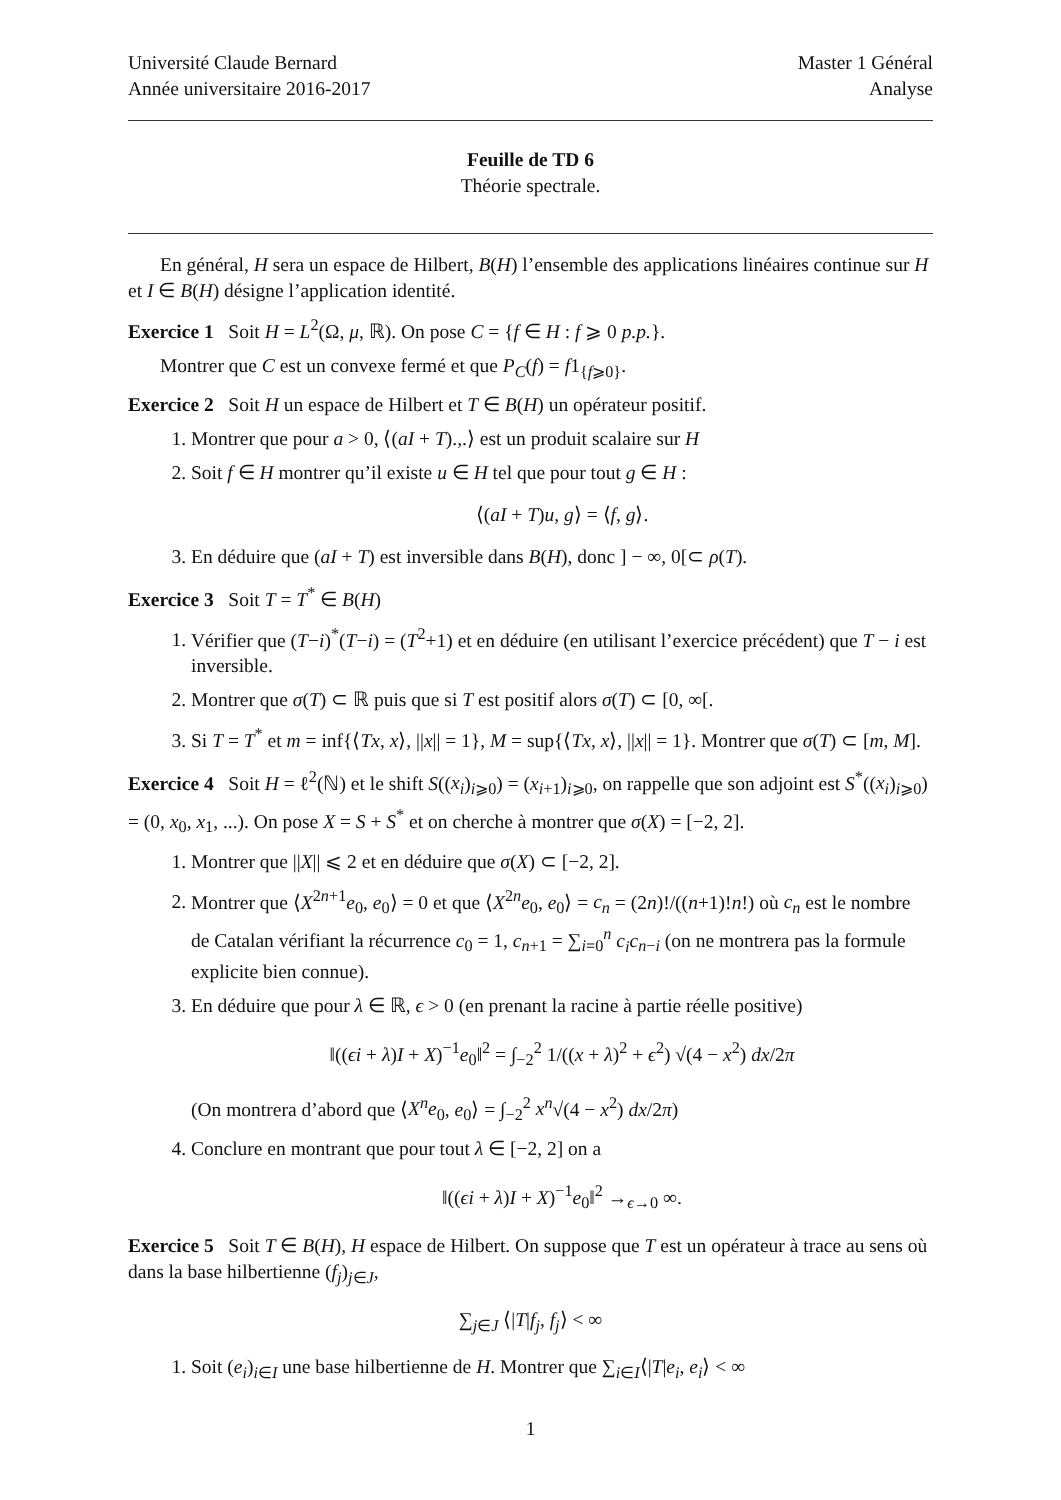Université Claude Bernard
Année universitaire 2016-2017
Master 1 Général
Analyse
Feuille de TD 6
Théorie spectrale.
En général, H sera un espace de Hilbert, B(H) l’ensemble des applications linéaires continue sur H et I ∈ B(H) désigne l’application identité.
Exercice 1 Soit H = L<sup>2</sup>(Ω, μ, ℝ). On pose C = {f ∈ H : f ⩾ 0 p.p.}.
Montrer que C est un convexe fermé et que P<sub>C</sub>(f) = f1<sub>{f⩾0}</sub>.
Exercice 2 Soit H un espace de Hilbert et T ∈ B(H) un opérateur positif.
1. Montrer que pour a > 0, ⟨(aI + T).,.⟩ est un produit scalaire sur H
2. Soit f ∈ H montrer qu’il existe u ∈ H tel que pour tout g ∈ H :
⟨(aI + T)u, g⟩ = ⟨f, g⟩.
3. En déduire que (aI + T) est inversible dans B(H), donc ] − ∞, 0[⊂ ρ(T).
Exercice 3 Soit T = T<sup>*</sup> ∈ B(H)
1. Vérifier que (T−i)<sup>*</sup>(T−i) = (T<sup>2</sup>+1) et en déduire (en utilisant l’exercice précédent) que T − i est inversible.
2. Montrer que σ(T) ⊂ ℝ puis que si T est positif alors σ(T) ⊂ [0, ∞[.
3. Si T = T<sup>*</sup> et m = inf{⟨Tx, x⟩, ||x|| = 1}, M = sup{⟨Tx, x⟩, ||x|| = 1}. Montrer que σ(T) ⊂ [m, M].
Exercice 4 Soit H = ℓ<sup>2</sup>(ℕ) et le shift S((x<sub>i</sub>)<sub>i⩾0</sub>) = (x<sub>i+1</sub>)<sub>i⩾0</sub>, on rappelle que son adjoint est S<sup>*</sup>((x<sub>i</sub>)<sub>i⩾0</sub>) = (0, x<sub>0</sub>, x<sub>1</sub>, ...). On pose X = S + S<sup>*</sup> et on cherche à montrer que σ(X) = [−2, 2].
1. Montrer que ||X|| ⩽ 2 et en déduire que σ(X) ⊂ [−2, 2].
2. Montrer que ⟨X<sup>2n+1</sup>e<sub>0</sub>, e<sub>0</sub>⟩ = 0 et que ⟨X<sup>2n</sup>e<sub>0</sub>, e<sub>0</sub>⟩ = c<sub>n</sub> = (2n)!/((n+1)!n!) où c<sub>n</sub> est le nombre de Catalan vérifiant la récurrence c<sub>0</sub> = 1, c<sub>n+1</sub> = ∑<sub>i=0</sub><sup>n</sup> c<sub>i</sub>c<sub>n−i</sub> (on ne montrera pas la formule explicite bien connue).
3. En déduire que pour λ ∈ ℝ, ϵ > 0 (en prenant la racine à partie réelle positive)
‖((ϵi + λ)I + X)<sup>−1</sup>e<sub>0</sub>‖<sup>2</sup> = ∫<sub>−2</sub><sup>2</sup> 1/((x + λ)<sup>2</sup> + ϵ<sup>2</sup>) √(4 − x<sup>2</sup>) dx/2π
(On montrera d’abord que ⟨X<sup>n</sup>e<sub>0</sub>, e<sub>0</sub>⟩ = ∫<sub>−2</sub><sup>2</sup> x<sup>n</sup>√(4 − x<sup>2</sup>) dx/2π)
4. Conclure en montrant que pour tout λ ∈ [−2, 2] on a
‖((ϵi + λ)I + X)<sup>−1</sup>e<sub>0</sub>‖<sup>2</sup> →<sub>ϵ→0</sub> ∞.
Exercice 5 Soit T ∈ B(H), H espace de Hilbert. On suppose que T est un opérateur à trace au sens où dans la base hilbertienne (f<sub>j</sub>)<sub>j∈J</sub>,
∑<sub>j∈J</sub> ⟨|T|f<sub>j</sub>, f<sub>j</sub>⟩ < ∞
1. Soit (e<sub>i</sub>)<sub>i∈I</sub> une base hilbertienne de H. Montrer que ∑<sub>i∈I</sub>⟨|T|e<sub>i</sub>, e<sub>i</sub>⟩ < ∞
1